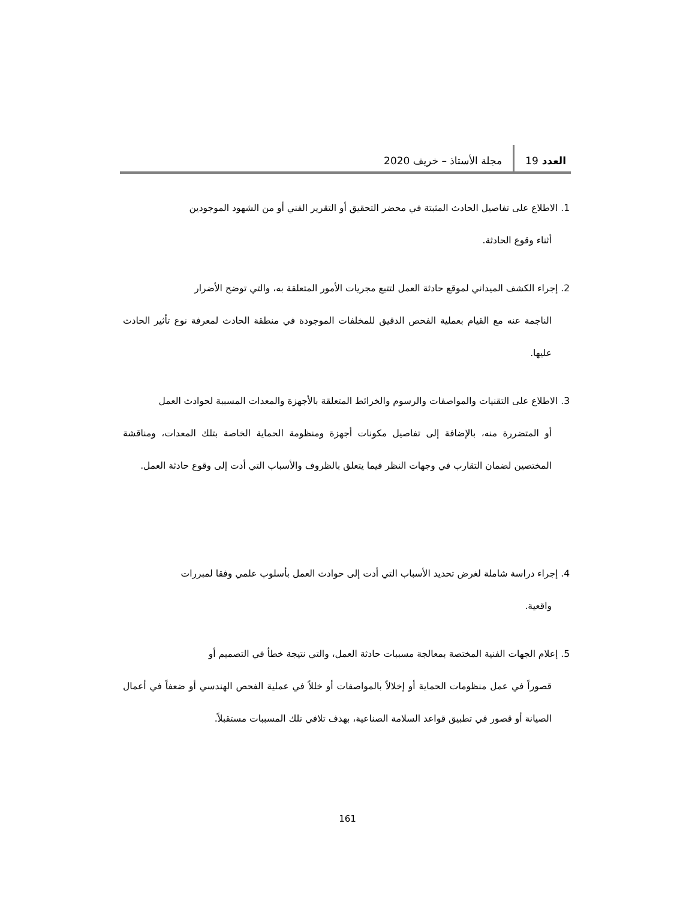العدد 19
مجلة الأستاذ – خريف 2020
1. الاطلاع على تفاصيل الحادث المثبتة في محضر التحقيق أو التقرير الفني أو من الشهود الموجودين
أثناء وقوع الحادثة.
2. إجراء الكشف الميداني لموقع حادثة العمل لتتبع مجريات الأمور المتعلقة به، والتي توضح الأضرار
الناجمة عنه مع القيام بعملية الفحص الدقيق للمخلفات الموجودة في منطقة الحادث لمعرفة نوع تأثير الحادث عليها.
3. الاطلاع على التقنيات والمواصفات والرسوم والخرائط المتعلقة بالأجهزة والمعدات المسببة لحوادث العمل
أو المتضررة منه، بالإضافة إلى تفاصيل مكونات أجهزة ومنظومة الحماية الخاصة بتلك المعدات، ومناقشة المختصين لضمان التقارب في وجهات النظر فيما يتعلق بالظروف والأسباب التي أدت إلى وقوع حادثة العمل.
4. إجراء دراسة شاملة لغرض تحديد الأسباب التي أدت إلى حوادث العمل بأسلوب علمي وفقا لمبررات
واقعية.
5. إعلام الجهات الفنية المختصة بمعالجة مسببات حادثة العمل، والتي نتيجة خطأ في التصميم أو
قصوراً في عمل منظومات الحماية أو إخلالاً بالمواصفات أو خللاً في عملية الفحص الهندسي أو ضعفاً في أعمال الصيانة أو قصور في تطبيق قواعد السلامة الصناعية، بهدف تلافي تلك المسببات مستقبلاً.
161